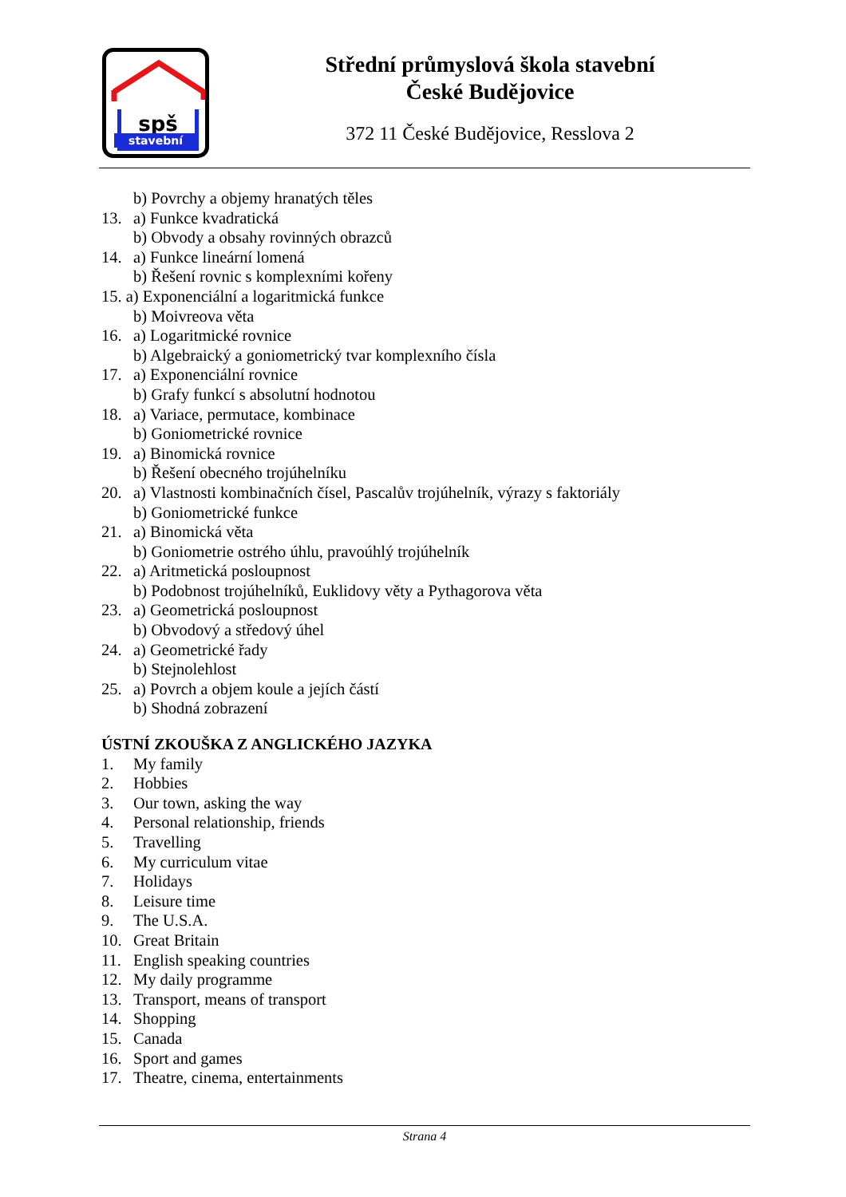spš
stavební
Střední průmyslová škola stavební
České Budějovice
372 11 České Budějovice, Resslova 2
b) Povrchy a objemy hranatých těles
13. a) Funkce kvadratická
b) Obvody a obsahy rovinných obrazců
14. a) Funkce lineární lomená
b) Řešení rovnic s komplexními kořeny
15. a) Exponenciální a logaritmická funkce
b) Moivreova věta
16. a) Logaritmické rovnice
b) Algebraický a goniometrický tvar komplexního čísla
17. a) Exponenciální rovnice
b) Grafy funkcí s absolutní hodnotou
18. a) Variace, permutace, kombinace
b) Goniometrické rovnice
19. a) Binomická rovnice
b) Řešení obecného trojúhelníku
20. a) Vlastnosti kombinačních čísel, Pascalův trojúhelník, výrazy s faktoriály
b) Goniometrické funkce
21. a) Binomická věta
b) Goniometrie ostrého úhlu, pravoúhlý trojúhelník
22. a) Aritmetická posloupnost
b) Podobnost trojúhelníků, Euklidovy věty a Pythagorova věta
23. a) Geometrická posloupnost
b) Obvodový a středový úhel
24. a) Geometrické řady
b) Stejnolehlost
25. a) Povrch a objem koule a jejích částí
b) Shodná zobrazení
ÚSTNÍ ZKOUŠKA Z ANGLICKÉHO JAZYKA
1. My family
2. Hobbies
3. Our town, asking the way
4. Personal relationship, friends
5. Travelling
6. My curriculum vitae
7. Holidays
8. Leisure time
9. The U.S.A.
10. Great Britain
11. English speaking countries
12. My daily programme
13. Transport, means of transport
14. Shopping
15. Canada
16. Sport and games
17. Theatre, cinema, entertainments
Strana 4